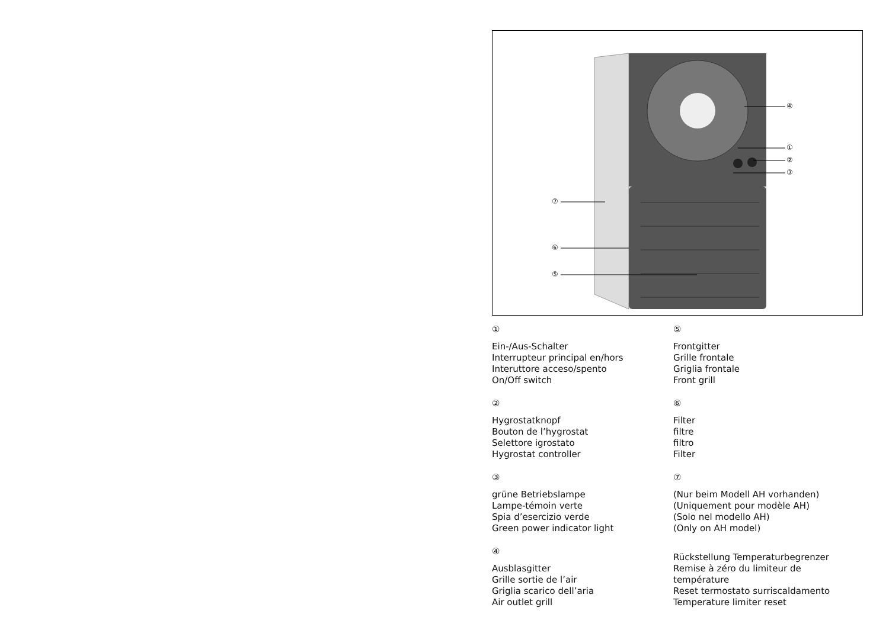④
①
②
③
⑦
⑥
⑤
①
Ein-/Aus-Schalter
Interrupteur principal en/hors
Interuttore acceso/spento
On/Off switch
②
Hygrostatknopf
Bouton de l’hygrostat
Selettore igrostato
Hygrostat controller
③
grüne Betriebslampe
Lampe-témoin verte
Spia d’esercizio verde
Green power indicator light
④
Ausblasgitter
Grille sortie de l’air
Griglia scarico dell’aria
Air outlet grill
⑤
Frontgitter
Grille frontale
Griglia frontale
Front grill
⑥
Filter
filtre
filtro
Filter
⑦
(Nur beim Modell AH vorhanden)
(Uniquement pour modèle AH)
(Solo nel modello AH)
(Only on AH model)
Rückstellung Temperaturbegrenzer
Remise à zéro du limiteur de température
Reset termostato surriscaldamento
Temperature limiter reset